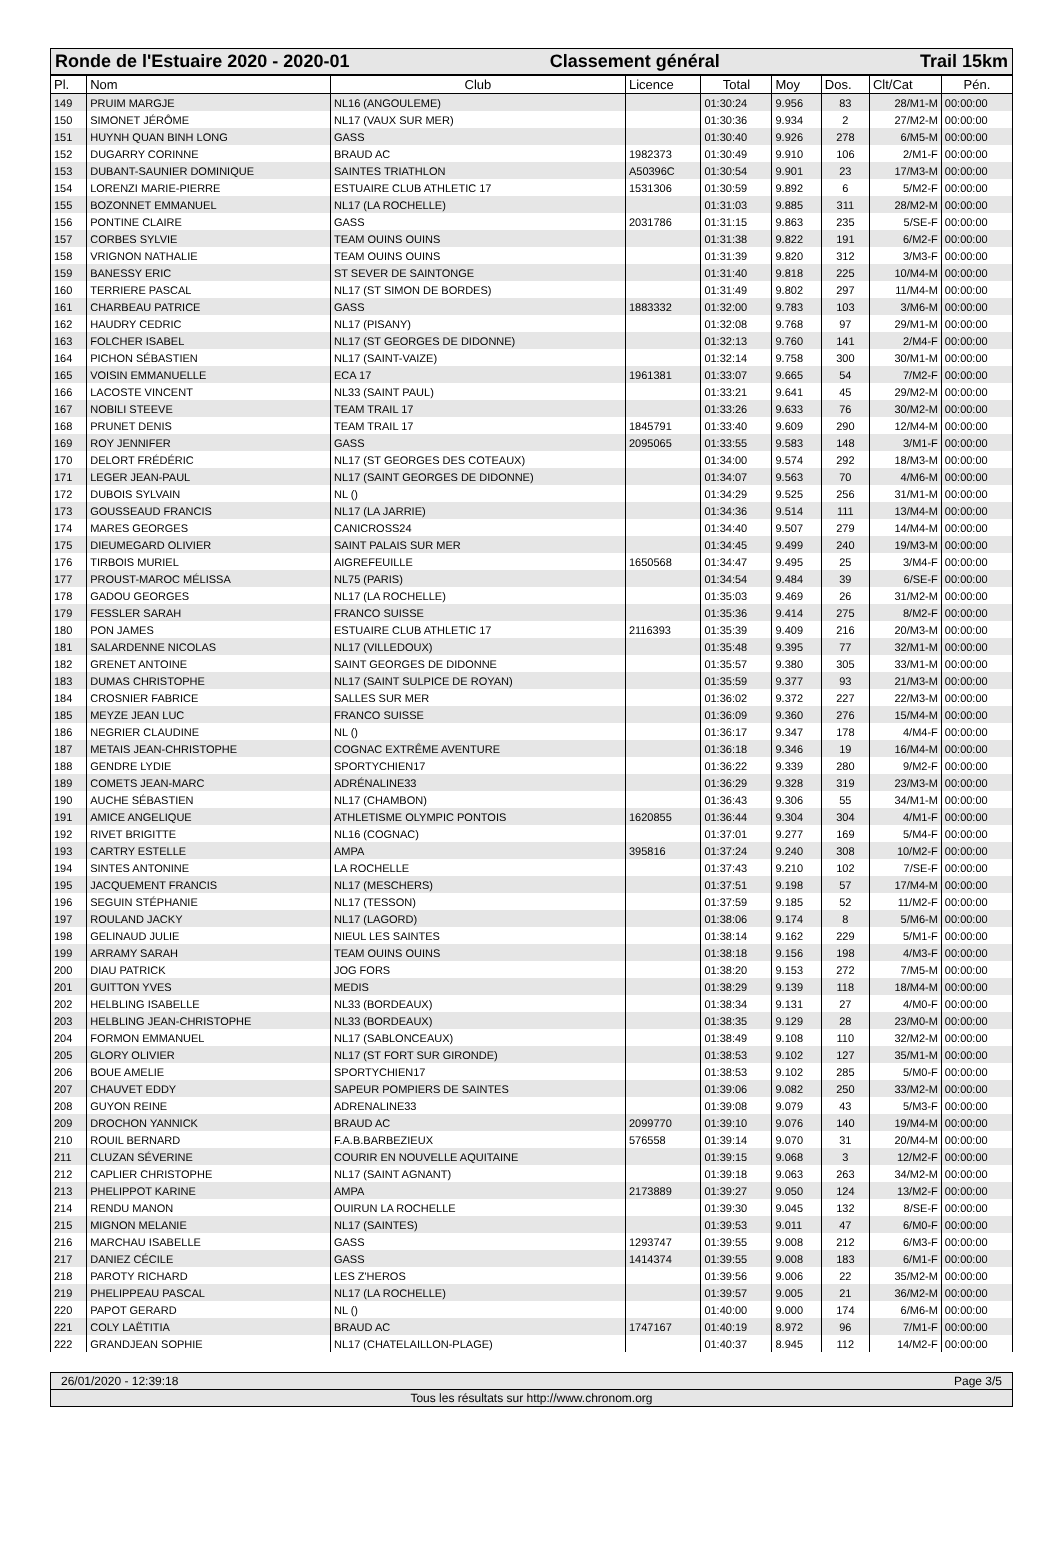Ronde de l'Estuaire 2020 - 2020-01 Classement général Trail 15km
| Pl. | Nom | Club | Licence | Total | Moy | Dos. | Clt/Cat | Pén. |
| --- | --- | --- | --- | --- | --- | --- | --- | --- |
| 149 | PRUIM MARGJE | NL16 (ANGOULEME) | | 01:30:24 | 9.956 | 83 | 28/M1-M | 00:00:00 |
| 150 | SIMONET JÉRÔME | NL17 (VAUX SUR MER) | | 01:30:36 | 9.934 | 2 | 27/M2-M | 00:00:00 |
| 151 | HUYNH QUAN BINH LONG | GASS | | 01:30:40 | 9.926 | 278 | 6/M5-M | 00:00:00 |
| 152 | DUGARRY CORINNE | BRAUD AC | 1982373 | 01:30:49 | 9.910 | 106 | 2/M1-F | 00:00:00 |
| 153 | DUBANT-SAUNIER DOMINIQUE | SAINTES TRIATHLON | A50396C | 01:30:54 | 9.901 | 23 | 17/M3-M | 00:00:00 |
| 154 | LORENZI MARIE-PIERRE | ESTUAIRE CLUB ATHLETIC 17 | 1531306 | 01:30:59 | 9.892 | 6 | 5/M2-F | 00:00:00 |
| 155 | BOZONNET EMMANUEL | NL17 (LA ROCHELLE) | | 01:31:03 | 9.885 | 311 | 28/M2-M | 00:00:00 |
| 156 | PONTINE CLAIRE | GASS | 2031786 | 01:31:15 | 9.863 | 235 | 5/SE-F | 00:00:00 |
| 157 | CORBES SYLVIE | TEAM OUINS OUINS | | 01:31:38 | 9.822 | 191 | 6/M2-F | 00:00:00 |
| 158 | VRIGNON NATHALIE | TEAM OUINS OUINS | | 01:31:39 | 9.820 | 312 | 3/M3-F | 00:00:00 |
| 159 | BANESSY ERIC | ST SEVER DE SAINTONGE | | 01:31:40 | 9.818 | 225 | 10/M4-M | 00:00:00 |
| 160 | TERRIERE PASCAL | NL17 (ST SIMON DE BORDES) | | 01:31:49 | 9.802 | 297 | 11/M4-M | 00:00:00 |
| 161 | CHARBEAU PATRICE | GASS | 1883332 | 01:32:00 | 9.783 | 103 | 3/M6-M | 00:00:00 |
| 162 | HAUDRY CEDRIC | NL17 (PISANY) | | 01:32:08 | 9.768 | 97 | 29/M1-M | 00:00:00 |
| 163 | FOLCHER ISABEL | NL17 (ST GEORGES DE DIDONNE) | | 01:32:13 | 9.760 | 141 | 2/M4-F | 00:00:00 |
| 164 | PICHON SÉBASTIEN | NL17 (SAINT-VAIZE) | | 01:32:14 | 9.758 | 300 | 30/M1-M | 00:00:00 |
| 165 | VOISIN EMMANUELLE | ECA 17 | 1961381 | 01:33:07 | 9.665 | 54 | 7/M2-F | 00:00:00 |
| 166 | LACOSTE VINCENT | NL33 (SAINT PAUL) | | 01:33:21 | 9.641 | 45 | 29/M2-M | 00:00:00 |
| 167 | NOBILI STEEVE | TEAM TRAIL 17 | | 01:33:26 | 9.633 | 76 | 30/M2-M | 00:00:00 |
| 168 | PRUNET DENIS | TEAM TRAIL 17 | 1845791 | 01:33:40 | 9.609 | 290 | 12/M4-M | 00:00:00 |
| 169 | ROY JENNIFER | GASS | 2095065 | 01:33:55 | 9.583 | 148 | 3/M1-F | 00:00:00 |
| 170 | DELORT FRÉDÉRIC | NL17 (ST GEORGES DES COTEAUX) | | 01:34:00 | 9.574 | 292 | 18/M3-M | 00:00:00 |
| 171 | LEGER JEAN-PAUL | NL17 (SAINT GEORGES DE DIDONNE) | | 01:34:07 | 9.563 | 70 | 4/M6-M | 00:00:00 |
| 172 | DUBOIS SYLVAIN | NL () | | 01:34:29 | 9.525 | 256 | 31/M1-M | 00:00:00 |
| 173 | GOUSSEAUD FRANCIS | NL17 (LA JARRIE) | | 01:34:36 | 9.514 | 111 | 13/M4-M | 00:00:00 |
| 174 | MARES GEORGES | CANICROSS24 | | 01:34:40 | 9.507 | 279 | 14/M4-M | 00:00:00 |
| 175 | DIEUMEGARD OLIVIER | SAINT PALAIS SUR MER | | 01:34:45 | 9.499 | 240 | 19/M3-M | 00:00:00 |
| 176 | TIRBOIS MURIEL | AIGREFEUILLE | 1650568 | 01:34:47 | 9.495 | 25 | 3/M4-F | 00:00:00 |
| 177 | PROUST-MAROC MÉLISSA | NL75 (PARIS) | | 01:34:54 | 9.484 | 39 | 6/SE-F | 00:00:00 |
| 178 | GADOU GEORGES | NL17 (LA ROCHELLE) | | 01:35:03 | 9.469 | 26 | 31/M2-M | 00:00:00 |
| 179 | FESSLER SARAH | FRANCO SUISSE | | 01:35:36 | 9.414 | 275 | 8/M2-F | 00:00:00 |
| 180 | PON JAMES | ESTUAIRE CLUB ATHLETIC 17 | 2116393 | 01:35:39 | 9.409 | 216 | 20/M3-M | 00:00:00 |
| 181 | SALARDENNE NICOLAS | NL17 (VILLEDOUX) | | 01:35:48 | 9.395 | 77 | 32/M1-M | 00:00:00 |
| 182 | GRENET ANTOINE | SAINT GEORGES DE DIDONNE | | 01:35:57 | 9.380 | 305 | 33/M1-M | 00:00:00 |
| 183 | DUMAS CHRISTOPHE | NL17 (SAINT SULPICE DE ROYAN) | | 01:35:59 | 9.377 | 93 | 21/M3-M | 00:00:00 |
| 184 | CROSNIER FABRICE | SALLES SUR MER | | 01:36:02 | 9.372 | 227 | 22/M3-M | 00:00:00 |
| 185 | MEYZE JEAN LUC | FRANCO SUISSE | | 01:36:09 | 9.360 | 276 | 15/M4-M | 00:00:00 |
| 186 | NEGRIER CLAUDINE | NL () | | 01:36:17 | 9.347 | 178 | 4/M4-F | 00:00:00 |
| 187 | METAIS JEAN-CHRISTOPHE | COGNAC EXTRÊME AVENTURE | | 01:36:18 | 9.346 | 19 | 16/M4-M | 00:00:00 |
| 188 | GENDRE LYDIE | SPORTYCHIEN17 | | 01:36:22 | 9.339 | 280 | 9/M2-F | 00:00:00 |
| 189 | COMETS JEAN-MARC | ADRÉNALINE33 | | 01:36:29 | 9.328 | 319 | 23/M3-M | 00:00:00 |
| 190 | AUCHE SÉBASTIEN | NL17 (CHAMBON) | | 01:36:43 | 9.306 | 55 | 34/M1-M | 00:00:00 |
| 191 | AMICE ANGELIQUE | ATHLETISME OLYMPIC PONTOIS | 1620855 | 01:36:44 | 9.304 | 304 | 4/M1-F | 00:00:00 |
| 192 | RIVET BRIGITTE | NL16 (COGNAC) | | 01:37:01 | 9.277 | 169 | 5/M4-F | 00:00:00 |
| 193 | CARTRY ESTELLE | AMPA | 395816 | 01:37:24 | 9.240 | 308 | 10/M2-F | 00:00:00 |
| 194 | SINTES ANTONINE | LA ROCHELLE | | 01:37:43 | 9.210 | 102 | 7/SE-F | 00:00:00 |
| 195 | JACQUEMENT FRANCIS | NL17 (MESCHERS) | | 01:37:51 | 9.198 | 57 | 17/M4-M | 00:00:00 |
| 196 | SEGUIN STÉPHANIE | NL17 (TESSON) | | 01:37:59 | 9.185 | 52 | 11/M2-F | 00:00:00 |
| 197 | ROULAND JACKY | NL17 (LAGORD) | | 01:38:06 | 9.174 | 8 | 5/M6-M | 00:00:00 |
| 198 | GELINAUD JULIE | NIEUL LES SAINTES | | 01:38:14 | 9.162 | 229 | 5/M1-F | 00:00:00 |
| 199 | ARRAMY SARAH | TEAM OUINS OUINS | | 01:38:18 | 9.156 | 198 | 4/M3-F | 00:00:00 |
| 200 | DIAU PATRICK | JOG FORS | | 01:38:20 | 9.153 | 272 | 7/M5-M | 00:00:00 |
| 201 | GUITTON YVES | MEDIS | | 01:38:29 | 9.139 | 118 | 18/M4-M | 00:00:00 |
| 202 | HELBLING ISABELLE | NL33 (BORDEAUX) | | 01:38:34 | 9.131 | 27 | 4/M0-F | 00:00:00 |
| 203 | HELBLING JEAN-CHRISTOPHE | NL33 (BORDEAUX) | | 01:38:35 | 9.129 | 28 | 23/M0-M | 00:00:00 |
| 204 | FORMON EMMANUEL | NL17 (SABLONCEAUX) | | 01:38:49 | 9.108 | 110 | 32/M2-M | 00:00:00 |
| 205 | GLORY OLIVIER | NL17 (ST FORT SUR GIRONDE) | | 01:38:53 | 9.102 | 127 | 35/M1-M | 00:00:00 |
| 206 | BOUE AMELIE | SPORTYCHIEN17 | | 01:38:53 | 9.102 | 285 | 5/M0-F | 00:00:00 |
| 207 | CHAUVET EDDY | SAPEUR POMPIERS DE SAINTES | | 01:39:06 | 9.082 | 250 | 33/M2-M | 00:00:00 |
| 208 | GUYON REINE | ADRENALINE33 | | 01:39:08 | 9.079 | 43 | 5/M3-F | 00:00:00 |
| 209 | DROCHON YANNICK | BRAUD AC | 2099770 | 01:39:10 | 9.076 | 140 | 19/M4-M | 00:00:00 |
| 210 | ROUIL BERNARD | F.A.B.BARBEZIEUX | 576558 | 01:39:14 | 9.070 | 31 | 20/M4-M | 00:00:00 |
| 211 | CLUZAN SÉVERINE | COURIR EN NOUVELLE AQUITAINE | | 01:39:15 | 9.068 | 3 | 12/M2-F | 00:00:00 |
| 212 | CAPLIER CHRISTOPHE | NL17 (SAINT AGNANT) | | 01:39:18 | 9.063 | 263 | 34/M2-M | 00:00:00 |
| 213 | PHELIPPOT KARINE | AMPA | 2173889 | 01:39:27 | 9.050 | 124 | 13/M2-F | 00:00:00 |
| 214 | RENDU MANON | OUIRUN LA ROCHELLE | | 01:39:30 | 9.045 | 132 | 8/SE-F | 00:00:00 |
| 215 | MIGNON MELANIE | NL17 (SAINTES) | | 01:39:53 | 9.011 | 47 | 6/M0-F | 00:00:00 |
| 216 | MARCHAU ISABELLE | GASS | 1293747 | 01:39:55 | 9.008 | 212 | 6/M3-F | 00:00:00 |
| 217 | DANIEZ CÉCILE | GASS | 1414374 | 01:39:55 | 9.008 | 183 | 6/M1-F | 00:00:00 |
| 218 | PAROTY RICHARD | LES Z'HEROS | | 01:39:56 | 9.006 | 22 | 35/M2-M | 00:00:00 |
| 219 | PHELIPPEAU PASCAL | NL17 (LA ROCHELLE) | | 01:39:57 | 9.005 | 21 | 36/M2-M | 00:00:00 |
| 220 | PAPOT GERARD | NL () | | 01:40:00 | 9.000 | 174 | 6/M6-M | 00:00:00 |
| 221 | COLY LAËTITIA | BRAUD AC | 1747167 | 01:40:19 | 8.972 | 96 | 7/M1-F | 00:00:00 |
| 222 | GRANDJEAN SOPHIE | NL17 (CHATELAILLON-PLAGE) | | 01:40:37 | 8.945 | 112 | 14/M2-F | 00:00:00 |
26/01/2020 - 12:39:18 Page 3/5
Tous les résultats sur http://www.chronom.org